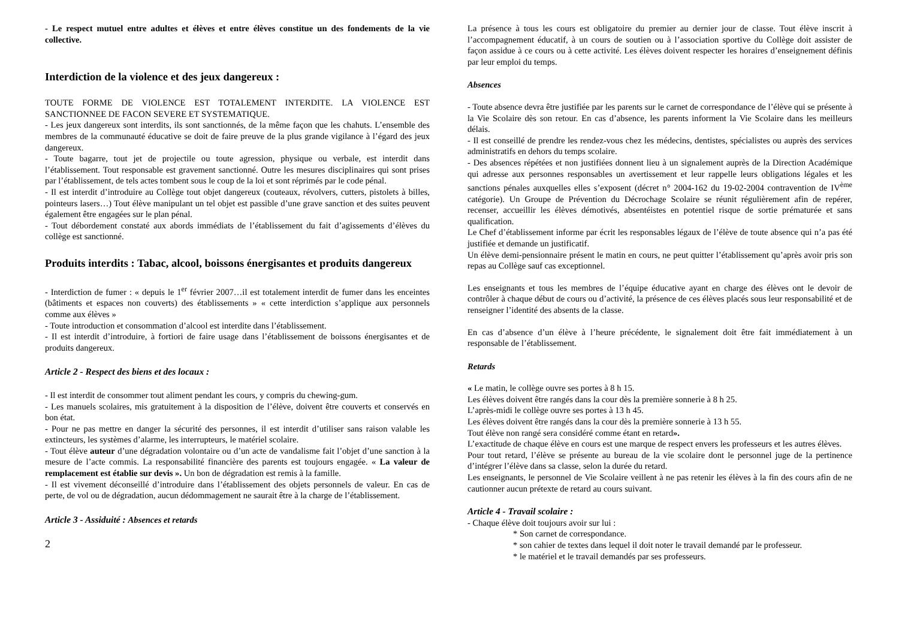- Le respect mutuel entre adultes et élèves et entre élèves constitue un des fondements de la vie collective.
Interdiction de la violence et des jeux dangereux :
TOUTE FORME DE VIOLENCE EST TOTALEMENT INTERDITE. LA VIOLENCE EST SANCTIONNEE DE FACON SEVERE ET SYSTEMATIQUE.
- Les jeux dangereux sont interdits, ils sont sanctionnés, de la même façon que les chahuts. L’ensemble des membres de la communauté éducative se doit de faire preuve de la plus grande vigilance à l’égard des jeux dangereux.
- Toute bagarre, tout jet de projectile ou toute agression, physique ou verbale, est interdit dans l’établissement. Tout responsable est gravement sanctionné. Outre les mesures disciplinaires qui sont prises par l’établissement, de tels actes tombent sous le coup de la loi et sont réprimés par le code pénal.
- Il est interdit d’introduire au Collège tout objet dangereux (couteaux, révolvers, cutters, pistolets à billes, pointeurs lasers…) Tout élève manipulant un tel objet est passible d’une grave sanction et des suites peuvent également être engagées sur le plan pénal.
- Tout débordement constaté aux abords immédiats de l’établissement du fait d’agissements d’élèves du collège est sanctionné.
Produits interdits : Tabac, alcool, boissons énergisantes et produits dangereux
- Interdiction de fumer : « depuis le 1<sup>er</sup> février 2007…il est totalement interdit de fumer dans les enceintes (bâtiments et espaces non couverts) des établissements » « cette interdiction s’applique aux personnels comme aux élèves »
- Toute introduction et consommation d’alcool est interdite dans l’établissement.
- Il est interdit d’introduire, à fortiori de faire usage dans l’établissement de boissons énergisantes et de produits dangereux.
Article 2 - Respect des biens et des locaux :
- Il est interdit de consommer tout aliment pendant les cours, y compris du chewing-gum.
- Les manuels scolaires, mis gratuitement à la disposition de l’élève, doivent être couverts et conservés en bon état.
- Pour ne pas mettre en danger la sécurité des personnes, il est interdit d’utiliser sans raison valable les extincteurs, les systèmes d’alarme, les interrupteurs, le matériel scolaire.
- Tout élève auteur d’une dégradation volontaire ou d’un acte de vandalisme fait l’objet d’une sanction à la mesure de l’acte commis. La responsabilité financière des parents est toujours engagée. « La valeur de remplacement est établie sur devis ». Un bon de dégradation est remis à la famille.
- Il est vivement déconseillé d’introduire dans l’établissement des objets personnels de valeur. En cas de perte, de vol ou de dégradation, aucun dédommagement ne saurait être à la charge de l’établissement.
Article 3 - Assiduité : Absences et retards
2
La présence à tous les cours est obligatoire du premier au dernier jour de classe. Tout élève inscrit à l’accompagnement éducatif, à un cours de soutien ou à l’association sportive du Collège doit assister de façon assidue à ce cours ou à cette activité. Les élèves doivent respecter les horaires d’enseignement définis par leur emploi du temps.
Absences
- Toute absence devra être justifiée par les parents sur le carnet de correspondance de l’élève qui se présente à la Vie Scolaire dès son retour. En cas d’absence, les parents informent la Vie Scolaire dans les meilleurs délais.
- Il est conseillé de prendre les rendez-vous chez les médecins, dentistes, spécialistes ou auprès des services administratifs en dehors du temps scolaire.
- Des absences répétées et non justifiées donnent lieu à un signalement auprès de la Direction Académique qui adresse aux personnes responsables un avertissement et leur rappelle leurs obligations légales et les sanctions pénales auxquelles elles s’exposent (décret n° 2004-162 du 19-02-2004 contravention de IV<sup>ème</sup> catégorie). Un Groupe de Prévention du Décrochage Scolaire se réunit régulièrement afin de repérer, recenser, accueillir les élèves démotivés, absentéistes en potentiel risque de sortie prématurée et sans qualification.
Le Chef d’établissement informe par écrit les responsables légaux de l’élève de toute absence qui n’a pas été justifiée et demande un justificatif.
Un élève demi-pensionnaire présent le matin en cours, ne peut quitter l’établissement qu’après avoir pris son repas au Collège sauf cas exceptionnel.
Les enseignants et tous les membres de l’équipe éducative ayant en charge des élèves ont le devoir de contrôler à chaque début de cours ou d’activité, la présence de ces élèves placés sous leur responsabilité et de renseigner l’identité des absents de la classe.
En cas d’absence d’un élève à l’heure précédente, le signalement doit être fait immédiatement à un responsable de l’établissement.
Retards
« Le matin, le collège ouvre ses portes à 8 h 15.
Les élèves doivent être rangés dans la cour dès la première sonnerie à 8 h 25.
L’après-midi le collège ouvre ses portes à 13 h 45.
Les élèves doivent être rangés dans la cour dès la première sonnerie à 13 h 55.
Tout élève non rangé sera considéré comme étant en retard».
L’exactitude de chaque élève en cours est une marque de respect envers les professeurs et les autres élèves.
Pour tout retard, l’élève se présente au bureau de la vie scolaire dont le personnel juge de la pertinence d’intégrer l’élève dans sa classe, selon la durée du retard.
Les enseignants, le personnel de Vie Scolaire veillent à ne pas retenir les élèves à la fin des cours afin de ne cautionner aucun prétexte de retard au cours suivant.
Article 4 - Travail scolaire :
- Chaque élève doit toujours avoir sur lui :
* Son carnet de correspondance.
* son cahier de textes dans lequel il doit noter le travail demandé par le professeur.
* le matériel et le travail demandés par ses professeurs.